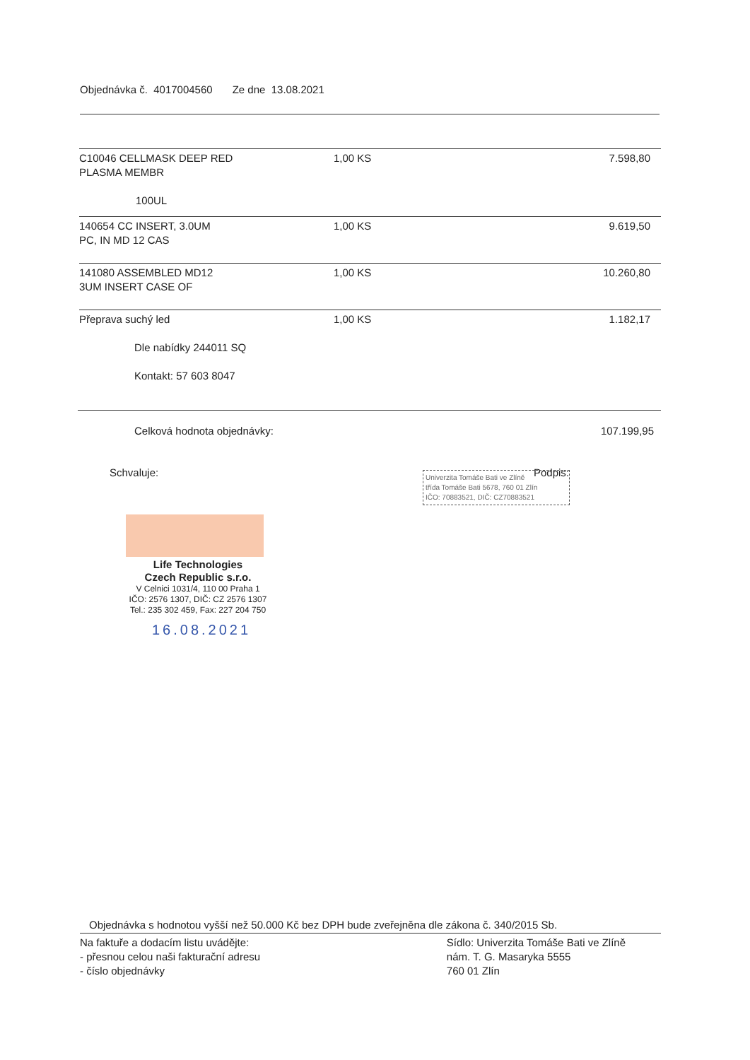Objednávka č. 4017004560 Ze dne 13.08.2021
| C10046 CELLMASK DEEP RED PLASMA MEMBR 100UL | 1,00 KS | 7.598,80 |
| 140654 CC INSERT, 3.0UM PC, IN MD 12 CAS | 1,00 KS | 9.619,50 |
| 141080 ASSEMBLED MD12 3UM INSERT CASE OF | 1,00 KS | 10.260,80 |
| Přeprava suchý led | 1,00 KS | 1.182,17 |
| Dle nabídky 244011 SQ | | |
| Kontakt: 57 603 8047 | | |
Celková hodnota objednávky: 107.199,95
Schvaluje: Podpis:
Univerzita Tomáše Bati ve Zlíně
třída Tomáše Bati 5678, 760 01 Zlín
IČO: 70883521, DIČ: CZ70883521
Life Technologies
Czech Republic s.r.o.
V Celnici 1031/4, 110 00 Praha 1
IČO: 2576 1307, DIČ: CZ 2576 1307
Tel.: 235 302 459, Fax: 227 204 750
16.08.2021
Objednávka s hodnotou vyšší než 50.000 Kč bez DPH bude zveřejněna dle zákona č. 340/2015 Sb.
Na faktuře a dodacím listu uvádějte:
- přesnou celou naši fakturační adresu
- číslo objednávky
Sídlo: Univerzita Tomáše Bati ve Zlíně
nám. T. G. Masaryka 5555
760 01 Zlín